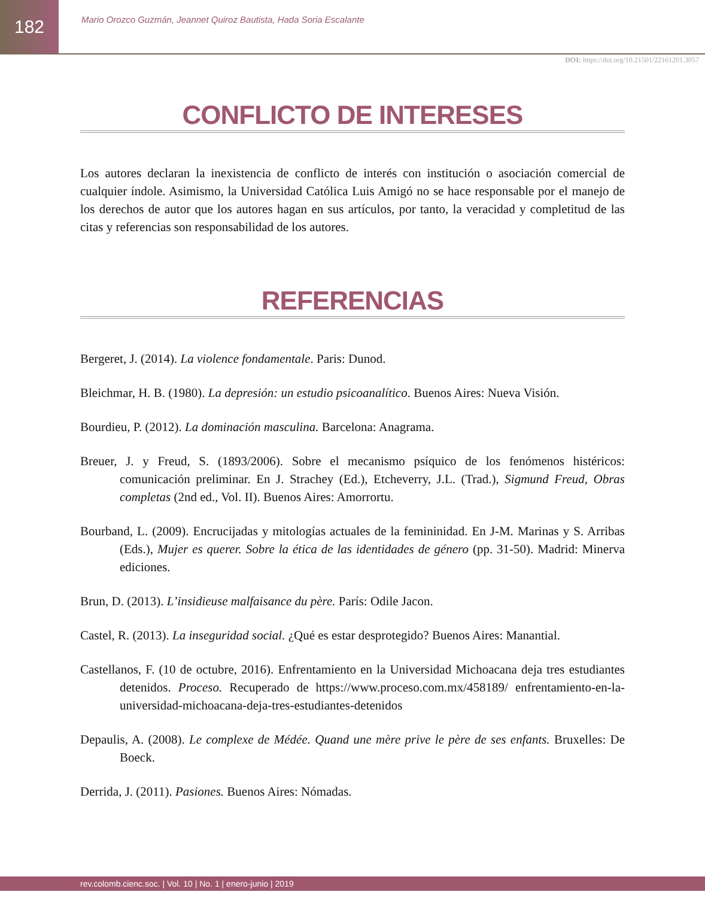182
Mario Orozco Guzmán, Jeannet Quiroz Bautista, Hada Soria Escalante
DOI: https://doi.org/10.21501/22161201.3057
CONFLICTO DE INTERESES
Los autores declaran la inexistencia de conflicto de interés con institución o asociación comercial de cualquier índole. Asimismo, la Universidad Católica Luis Amigó no se hace responsable por el manejo de los derechos de autor que los autores hagan en sus artículos, por tanto, la veracidad y completitud de las citas y referencias son responsabilidad de los autores.
REFERENCIAS
Bergeret, J. (2014). La violence fondamentale. Paris: Dunod.
Bleichmar, H. B. (1980). La depresión: un estudio psicoanalítico. Buenos Aires: Nueva Visión.
Bourdieu, P. (2012). La dominación masculina. Barcelona: Anagrama.
Breuer, J. y Freud, S. (1893/2006). Sobre el mecanismo psíquico de los fenómenos histéricos: comunicación preliminar. En J. Strachey (Ed.), Etcheverry, J.L. (Trad.), Sigmund Freud, Obras completas (2nd ed., Vol. II). Buenos Aires: Amorrortu.
Bourband, L. (2009). Encrucijadas y mitologías actuales de la femininidad. En J-M. Marinas y S. Arribas (Eds.), Mujer es querer. Sobre la ética de las identidades de género (pp. 31-50). Madrid: Minerva ediciones.
Brun, D. (2013). L’insidieuse malfaisance du père. París: Odile Jacon.
Castel, R. (2013). La inseguridad social. ¿Qué es estar desprotegido? Buenos Aires: Manantial.
Castellanos, F. (10 de octubre, 2016). Enfrentamiento en la Universidad Michoacana deja tres estudiantes detenidos. Proceso. Recuperado de https://www.proceso.com.mx/458189/ enfrentamiento-en-la-universidad-michoacana-deja-tres-estudiantes-detenidos
Depaulis, A. (2008). Le complexe de Médée. Quand une mère prive le père de ses enfants. Bruxelles: De Boeck.
Derrida, J. (2011). Pasiones. Buenos Aires: Nómadas.
rev.colomb.cienc.soc. | Vol. 10 | No. 1 | enero-junio | 2019